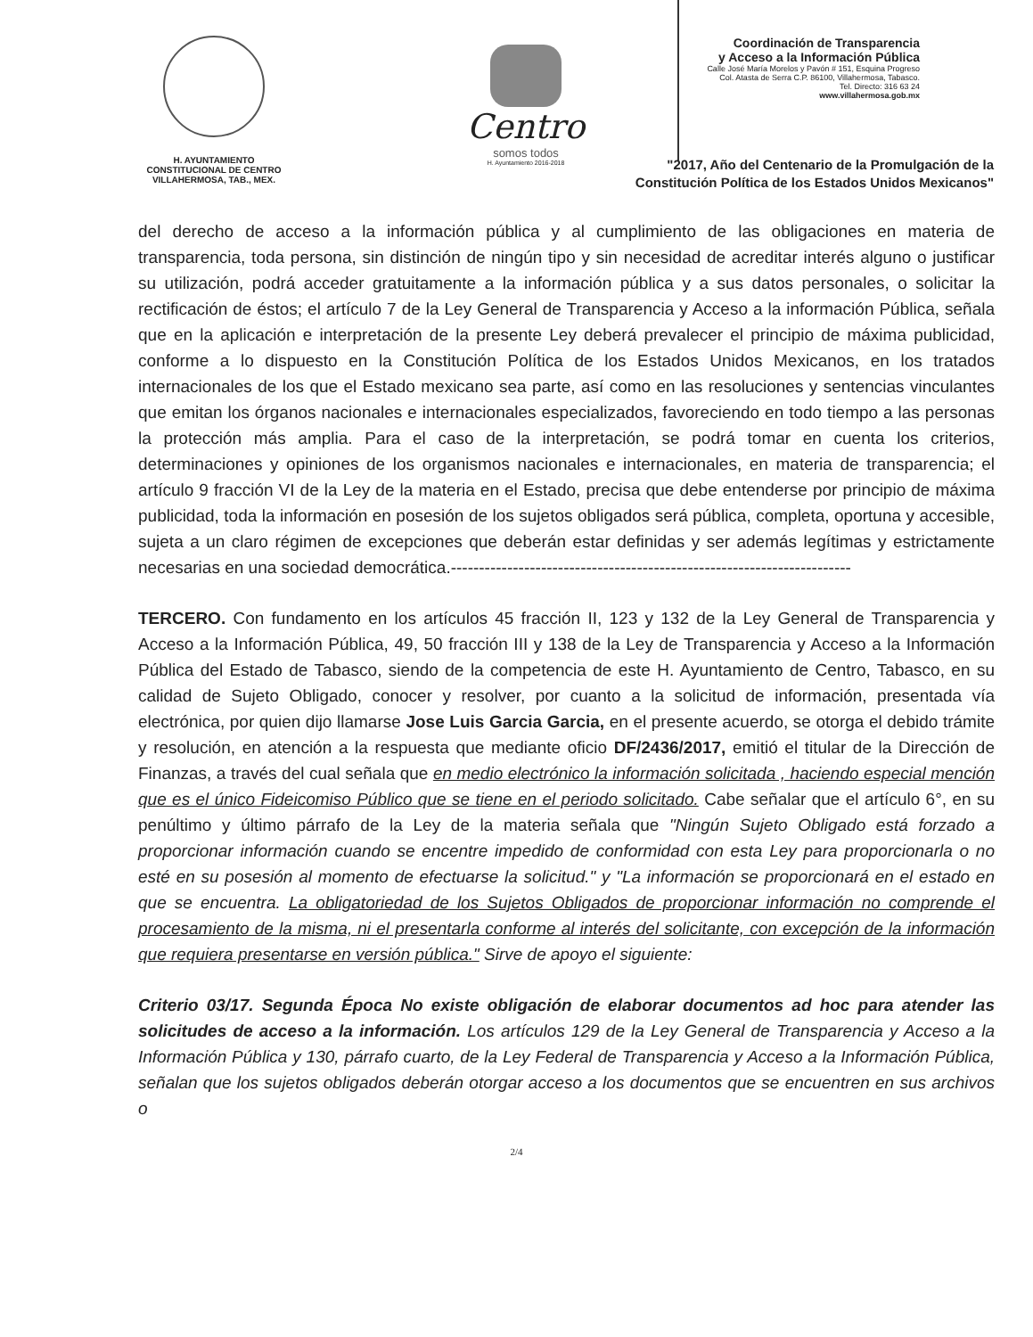H. AYUNTAMIENTO
CONSTITUCIONAL DE CENTRO
VILLAHERMOSA, TAB., MEX.
Centro
somos todos
H. Ayuntamiento 2016-2018
Coordinación de Transparencia
y Acceso a la Información Pública
Calle José María Morelos y Pavón # 151, Esquina Progreso
Col. Atasta de Serra C.P. 86100, Villahermosa, Tabasco.
Tel. Directo: 316 63 24
www.villahermosa.gob.mx
"2017, Año del Centenario de la Promulgación de la
Constitución Política de los Estados Unidos Mexicanos"
del derecho de acceso a la información pública y al cumplimiento de las obligaciones en materia de transparencia, toda persona, sin distinción de ningún tipo y sin necesidad de acreditar interés alguno o justificar su utilización, podrá acceder gratuitamente a la información pública y a sus datos personales, o solicitar la rectificación de éstos; el artículo 7 de la Ley General de Transparencia y Acceso a la información Pública, señala que en la aplicación e interpretación de la presente Ley deberá prevalecer el principio de máxima publicidad, conforme a lo dispuesto en la Constitución Política de los Estados Unidos Mexicanos, en los tratados internacionales de los que el Estado mexicano sea parte, así como en las resoluciones y sentencias vinculantes que emitan los órganos nacionales e internacionales especializados, favoreciendo en todo tiempo a las personas la protección más amplia. Para el caso de la interpretación, se podrá tomar en cuenta los criterios, determinaciones y opiniones de los organismos nacionales e internacionales, en materia de transparencia; el artículo 9 fracción VI de la Ley de la materia en el Estado, precisa que debe entenderse por principio de máxima publicidad, toda la información en posesión de los sujetos obligados será pública, completa, oportuna y accesible, sujeta a un claro régimen de excepciones que deberán estar definidas y ser además legítimas y estrictamente necesarias en una sociedad democrática.-----------------------------------------------------------------------
TERCERO. Con fundamento en los artículos 45 fracción II, 123 y 132 de la Ley General de Transparencia y Acceso a la Información Pública, 49, 50 fracción III y 138 de la Ley de Transparencia y Acceso a la Información Pública del Estado de Tabasco, siendo de la competencia de este H. Ayuntamiento de Centro, Tabasco, en su calidad de Sujeto Obligado, conocer y resolver, por cuanto a la solicitud de información, presentada vía electrónica, por quien dijo llamarse Jose Luis Garcia Garcia, en el presente acuerdo, se otorga el debido trámite y resolución, en atención a la respuesta que mediante oficio DF/2436/2017, emitió el titular de la Dirección de Finanzas, a través del cual señala que en medio electrónico la información solicitada , haciendo especial mención que es el único Fideicomiso Público que se tiene en el periodo solicitado. Cabe señalar que el artículo 6°, en su penúltimo y último párrafo de la Ley de la materia señala que "Ningún Sujeto Obligado está forzado a proporcionar información cuando se encentre impedido de conformidad con esta Ley para proporcionarla o no esté en su posesión al momento de efectuarse la solicitud." y "La información se proporcionará en el estado en que se encuentra. La obligatoriedad de los Sujetos Obligados de proporcionar información no comprende el procesamiento de la misma, ni el presentarla conforme al interés del solicitante, con excepción de la información que requiera presentarse en versión pública." Sirve de apoyo el siguiente:
Criterio 03/17. Segunda Época No existe obligación de elaborar documentos ad hoc para atender las solicitudes de acceso a la información. Los artículos 129 de la Ley General de Transparencia y Acceso a la Información Pública y 130, párrafo cuarto, de la Ley Federal de Transparencia y Acceso a la Información Pública, señalan que los sujetos obligados deberán otorgar acceso a los documentos que se encuentren en sus archivos o
2/4